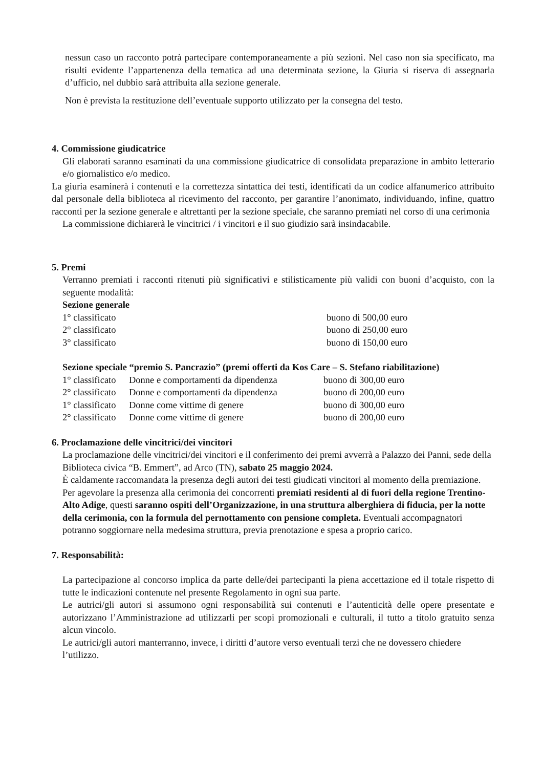nessun caso un racconto potrà partecipare contemporaneamente a più sezioni. Nel caso non sia specificato, ma risulti evidente l’appartenenza della tematica ad una determinata sezione, la Giuria si riserva di assegnarla d’ufficio, nel dubbio sarà attribuita alla sezione generale.
Non è prevista la restituzione dell’eventuale supporto utilizzato per la consegna del testo.
4. Commissione giudicatrice
Gli elaborati saranno esaminati da una commissione giudicatrice di consolidata preparazione in ambito letterario e/o giornalistico e/o medico.
La giuria esaminerà i contenuti e la correttezza sintattica dei testi, identificati da un codice alfanumerico attribuito dal personale della biblioteca al ricevimento del racconto, per garantire l’anonimato, individuando, infine, quattro racconti per la sezione generale e altrettanti per la sezione speciale, che saranno premiati nel corso di una cerimonia
La commissione dichiarerà le vincitrici / i vincitori e il suo giudizio sarà insindacabile.
5. Premi
Verranno premiati i racconti ritenuti più significativi e stilisticamente più validi con buoni d’acquisto, con la seguente modalità:
Sezione generale
| 1° classificato | buono di 500,00 euro |
| 2° classificato | buono di 250,00 euro |
| 3° classificato | buono di 150,00 euro |
Sezione speciale “premio S. Pancrazio” (premi offerti da Kos Care – S. Stefano riabilitazione)
| 1° classificato | Donne e comportamenti da dipendenza | buono di 300,00 euro |
| 2° classificato | Donne e comportamenti da dipendenza | buono di 200,00 euro |
| 1° classificato | Donne come vittime di genere | buono di 300,00 euro |
| 2° classificato | Donne come vittime di genere | buono di 200,00 euro |
6. Proclamazione delle vincitrici/dei vincitori
La proclamazione delle vincitrici/dei vincitori e il conferimento dei premi avverrà a Palazzo dei Panni, sede della Biblioteca civica “B. Emmert”, ad Arco (TN), sabato 25 maggio 2024.
È caldamente raccomandata la presenza degli autori dei testi giudicati vincitori al momento della premiazione. Per agevolare la presenza alla cerimonia dei concorrenti premiati residenti al di fuori della regione Trentino-Alto Adige, questi saranno ospiti dell’Organizzazione, in una struttura alberghiera di fiducia, per la notte della cerimonia, con la formula del pernottamento con pensione completa. Eventuali accompagnatori potranno soggiornare nella medesima struttura, previa prenotazione e spesa a proprio carico.
7. Responsabilità:
La partecipazione al concorso implica da parte delle/dei partecipanti la piena accettazione ed il totale rispetto di tutte le indicazioni contenute nel presente Regolamento in ogni sua parte.
Le autrici/gli autori si assumono ogni responsabilità sui contenuti e l’autenticità delle opere presentate e autorizzano l’Amministrazione ad utilizzarli per scopi promozionali e culturali, il tutto a titolo gratuito senza alcun vincolo.
Le autrici/gli autori manterranno, invece, i diritti d’autore verso eventuali terzi che ne dovessero chiedere l’utilizzo.